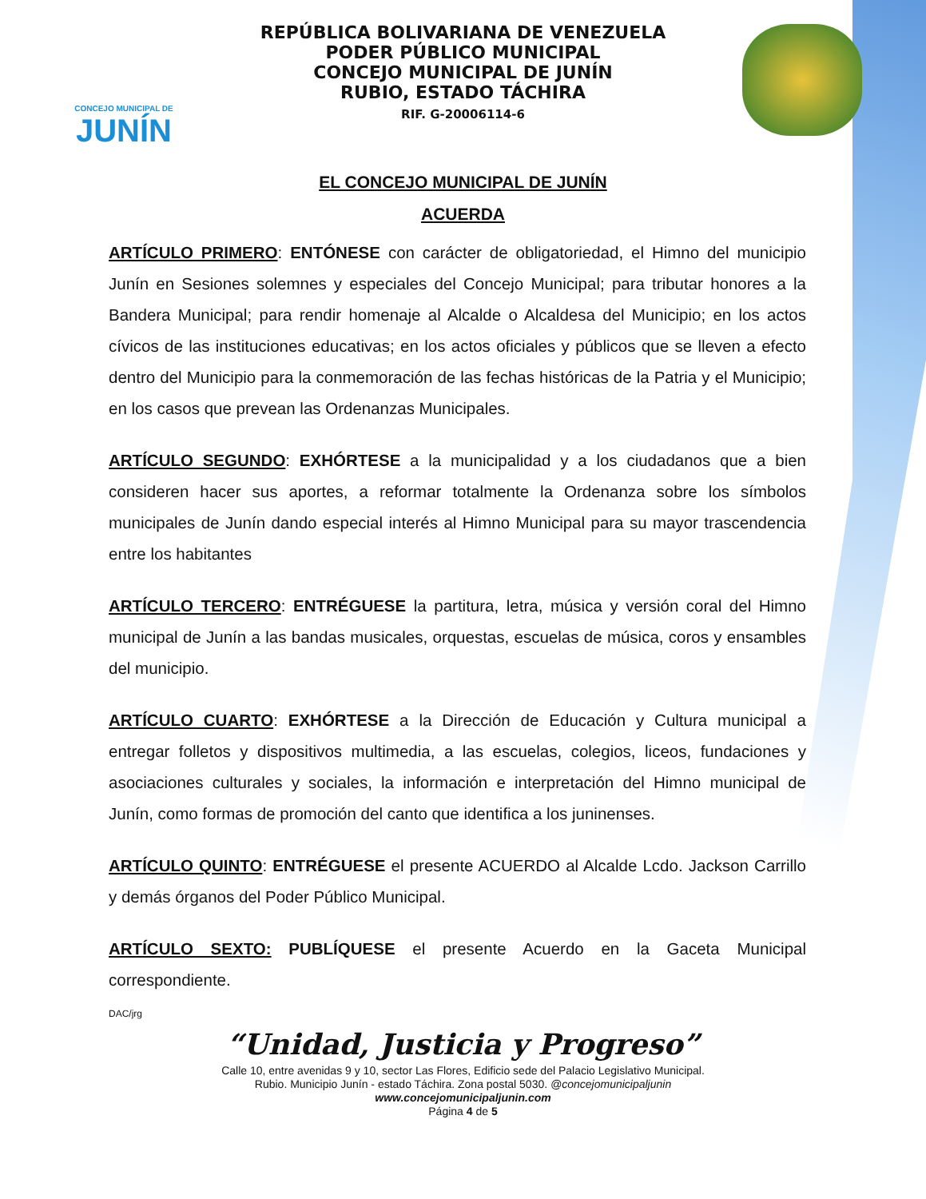CONCEJO MUNICIPAL DE
JUNÍN
REPÚBLICA BOLIVARIANA DE VENEZUELA
PODER PÚBLICO MUNICIPAL
CONCEJO MUNICIPAL DE JUNÍN
RUBIO, ESTADO TÁCHIRA
RIF. G-20006114-6
EL CONCEJO MUNICIPAL DE JUNÍN
ACUERDA
ARTÍCULO PRIMERO: ENTÓNESE con carácter de obligatoriedad, el Himno del municipio Junín en Sesiones solemnes y especiales del Concejo Municipal; para tributar honores a la Bandera Municipal; para rendir homenaje al Alcalde o Alcaldesa del Municipio; en los actos cívicos de las instituciones educativas; en los actos oficiales y públicos que se lleven a efecto dentro del Municipio para la conmemoración de las fechas históricas de la Patria y el Municipio; en los casos que prevean las Ordenanzas Municipales.
ARTÍCULO SEGUNDO: EXHÓRTESE a la municipalidad y a los ciudadanos que a bien consideren hacer sus aportes, a reformar totalmente la Ordenanza sobre los símbolos municipales de Junín dando especial interés al Himno Municipal para su mayor trascendencia entre los habitantes
ARTÍCULO TERCERO: ENTRÉGUESE la partitura, letra, música y versión coral del Himno municipal de Junín a las bandas musicales, orquestas, escuelas de música, coros y ensambles del municipio.
ARTÍCULO CUARTO: EXHÓRTESE a la Dirección de Educación y Cultura municipal a entregar folletos y dispositivos multimedia, a las escuelas, colegios, liceos, fundaciones y asociaciones culturales y sociales, la información e interpretación del Himno municipal de Junín, como formas de promoción del canto que identifica a los juninenses.
ARTÍCULO QUINTO: ENTRÉGUESE el presente ACUERDO al Alcalde Lcdo. Jackson Carrillo y demás órganos del Poder Público Municipal.
ARTÍCULO SEXTO: PUBLÍQUESE el presente Acuerdo en la Gaceta Municipal correspondiente.
DAC/jrg
“Unidad, Justicia y Progreso”
Calle 10, entre avenidas 9 y 10, sector Las Flores, Edificio sede del Palacio Legislativo Municipal.
Rubio. Municipio Junín - estado Táchira. Zona postal 5030. @concejomunicipaljunin
www.concejomunicipaljunin.com
Página 4 de 5